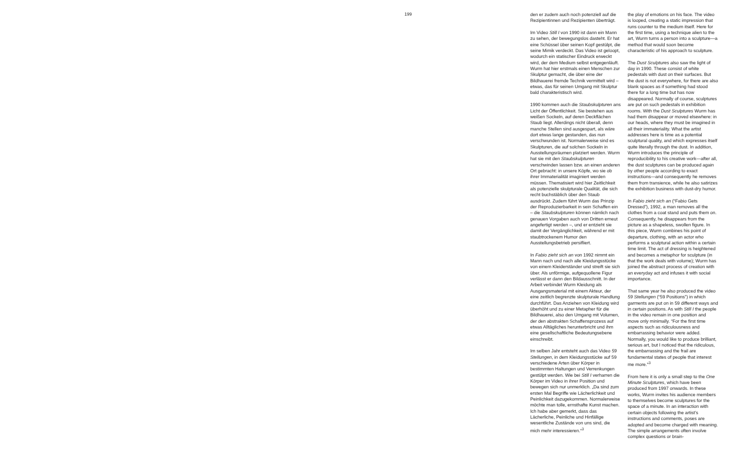199
den er zudem auch noch potenziell auf die Rezipientinnen und Rezipienten überträgt.
Im Video Still I von 1990 ist dann ein Mann zu sehen, der bewegungslos dasteht. Er hat eine Schüssel über seinen Kopf gestülpt, die seine Mimik verdeckt. Das Video ist geloopt, wodurch ein statischer Eindruck erweckt wird, der dem Medium selbst entgegenläuft. Wurm hat hier erstmals einen Menschen zur Skulptur gemacht, die über eine der Bildhauerei fremde Technik vermittelt wird – etwas, das für seinen Umgang mit Skulptur bald charakteristisch wird.
1990 kommen auch die Staubskulpturen ans Licht der Öffentlichkeit. Sie bestehen aus weißen Sockeln, auf deren Deckflächen Staub liegt. Allerdings nicht überall, denn manche Stellen sind ausgespart, als wäre dort etwas lange gestanden, das nun verschwunden ist. Normalerweise sind es Skulpturen, die auf solchen Sockeln in Ausstellungsräumen platziert werden. Wurm hat sie mit den Staubskulpturen verschwinden lassen bzw. an einen anderen Ort gebracht: in unsere Köpfe, wo sie ob ihrer Immaterialität imaginiert werden müssen. Thematisiert wird hier Zeitlichkeit als potenzielle skulpturale Qualität, die sich recht buchstäblich über den Staub ausdrückt. Zudem führt Wurm das Prinzip der Reproduzierbarkeit in sein Schaffen ein – die Staubskulpturen können nämlich nach genauen Vorgaben auch von Dritten erneut angefertigt werden –, und er entzieht sie damit der Vergänglichkeit, während er mit staubtrockenem Humor den Ausstellungsbetrieb persifliert.
In Fabio zieht sich an von 1992 nimmt ein Mann nach und nach alle Kleidungsstücke von einem Kleiderständer und streift sie sich über. Als unförmige, aufgequollene Figur verlässt er dann den Bildausschnitt. In der Arbeit verbindet Wurm Kleidung als Ausgangsmaterial mit einem Akteur, der eine zeitlich begrenzte skulpturale Handlung durchführt. Das Anziehen von Kleidung wird überhöht und zu einer Metapher für die Bildhauerei, also den Umgang mit Volumen, der den abstrakten Schaffensprozess auf etwas Alltägliches herunterbricht und ihm eine gesellschaftliche Bedeutungsebene einschreibt.
Im selben Jahr entsteht auch das Video 59 Stellungen, in dem Kleidungsstücke auf 59 verschiedene Arten über Körper in bestimmten Haltungen und Verrenkungen gestülpt werden. Wie bei Still I verharren die Körper im Video in ihrer Position und bewegen sich nur unmerklich. „Da sind zum ersten Mal Begriffe wie Lächerlichkeit und Peinlichkeit dazugekommen. Normalerweise möchte man tolle, ernsthafte Kunst machen. Ich habe aber gemerkt, dass das Lächerliche, Peinliche und Hinfällige wesentliche Zustände von uns sind, die mich mehr interessieren.“<sup>3</sup>
the play of emotions on his face. The video is looped, creating a static impression that runs counter to the medium itself. Here for the first time, using a technique alien to the art, Wurm turns a person into a sculpture—a method that would soon become characteristic of his approach to sculpture.
The Dust Sculptures also saw the light of day in 1990. These consist of white pedestals with dust on their surfaces. But the dust is not everywhere, for there are also blank spaces as if something had stood there for a long time but has now disappeared. Normally of course, sculptures are put on such pedestals in exhibition rooms. With the Dust Sculptures Wurm has had them disappear or moved elsewhere: in our heads, where they must be imagined in all their immateriality. What the artist addresses here is time as a potential sculptural quality, and which expresses itself quite literally through the dust. In addition, Wurm introduces the principle of reproducibility to his creative work—after all, the dust sculptures can be produced again by other people according to exact instructions—and consequently he removes them from transience, while he also satirizes the exhibition business with dust-dry humor.
In Fabio zieht sich an (“Fabio Gets Dressed”), 1992, a man removes all the clothes from a coat stand and puts them on. Consequently, he disappears from the picture as a shapeless, swollen figure. In this piece, Wurm combines his point of departure, clothing, with an actor who performs a sculptural action within a certain time limit. The act of dressing is heightened and becomes a metaphor for sculpture (in that the work deals with volume); Wurm has joined the abstract process of creation with an everyday act and infuses it with social importance.
That same year he also produced the video 59 Stellungen (“59 Positions”) in which garments are put on in 59 different ways and in certain positions. As with Still I the people in the video remain in one position and move only minimally. “For the first time aspects such as ridiculousness and embarrassing behavior were added. Normally, you would like to produce brilliant, serious art, but I noticed that the ridiculous, the embarrassing and the frail are fundamental states of people that interest me more.”<sup>3</sup>
From here it is only a small step to the One Minute Sculptures, which have been produced from 1997 onwards. In these works, Wurm invites his audience members to themselves become sculptures for the space of a minute. In an interaction with certain objects following the artist’s instructions and comments, poses are adopted and become charged with meaning. The simple arrangements often involve complex questions or brain-